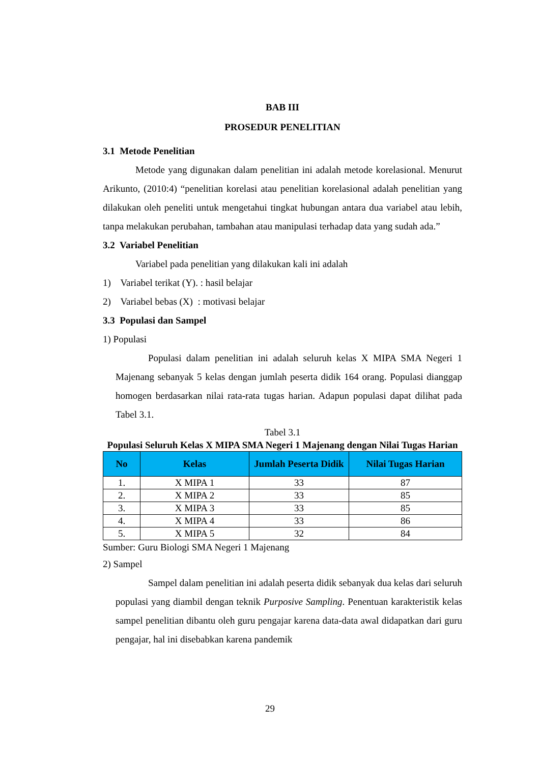BAB III
PROSEDUR PENELITIAN
3.1 Metode Penelitian
Metode yang digunakan dalam penelitian ini adalah metode korelasional. Menurut Arikunto, (2010:4) “penelitian korelasi atau penelitian korelasional adalah penelitian yang dilakukan oleh peneliti untuk mengetahui tingkat hubungan antara dua variabel atau lebih, tanpa melakukan perubahan, tambahan atau manipulasi terhadap data yang sudah ada.”
3.2 Variabel Penelitian
Variabel pada penelitian yang dilakukan kali ini adalah
1) Variabel terikat (Y). : hasil belajar
2) Variabel bebas (X) : motivasi belajar
3.3 Populasi dan Sampel
1) Populasi
Populasi dalam penelitian ini adalah seluruh kelas X MIPA SMA Negeri 1 Majenang sebanyak 5 kelas dengan jumlah peserta didik 164 orang. Populasi dianggap homogen berdasarkan nilai rata-rata tugas harian. Adapun populasi dapat dilihat pada Tabel 3.1.
Tabel 3.1
Populasi Seluruh Kelas X MIPA SMA Negeri 1 Majenang dengan Nilai Tugas Harian
| No | Kelas | Jumlah Peserta Didik | Nilai Tugas Harian |
| --- | --- | --- | --- |
| 1. | X MIPA 1 | 33 | 87 |
| 2. | X MIPA 2 | 33 | 85 |
| 3. | X MIPA 3 | 33 | 85 |
| 4. | X MIPA 4 | 33 | 86 |
| 5. | X MIPA 5 | 32 | 84 |
Sumber: Guru Biologi SMA Negeri 1 Majenang
2) Sampel
Sampel dalam penelitian ini adalah peserta didik sebanyak dua kelas dari seluruh populasi yang diambil dengan teknik Purposive Sampling. Penentuan karakteristik kelas sampel penelitian dibantu oleh guru pengajar karena data-data awal didapatkan dari guru pengajar, hal ini disebabkan karena pandemik
29